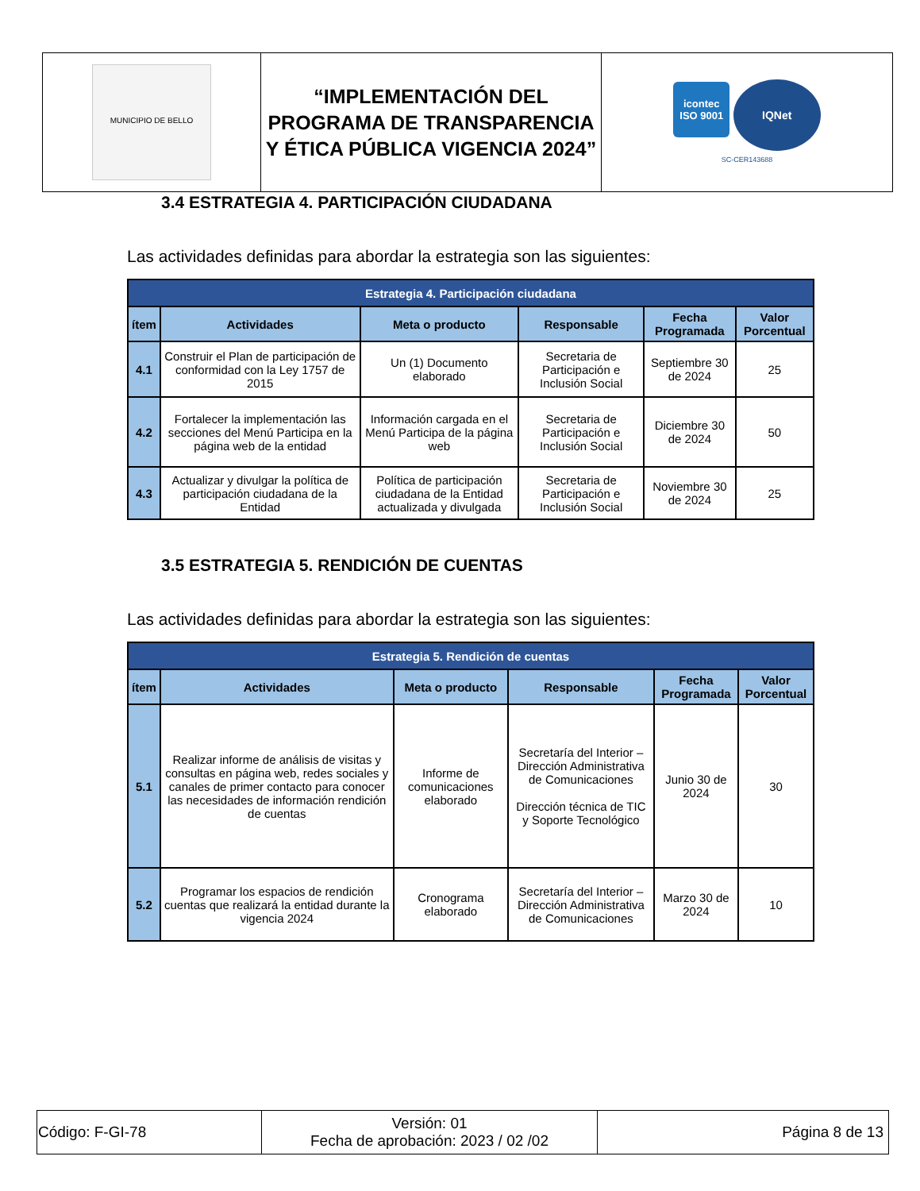| MUNICIPIO DE BELLO | “IMPLEMENTACIÓN DEL PROGRAMA DE TRANSPARENCIA Y ÉTICA PÚBLICA VIGENCIA 2024” | icontec ISO 9001 IQNet SC-CER143688 |
3.4 ESTRATEGIA 4. PARTICIPACIÓN CIUDADANA
Las actividades definidas para abordar la estrategia son las siguientes:
| Estrategia 4. Participación ciudadana | | | | | |
| ítem | Actividades | Meta o producto | Responsable | Fecha Programada | Valor Porcentual |
| 4.1 | Construir el Plan de participación de conformidad con la Ley 1757 de 2015 | Un (1) Documento elaborado | Secretaria de Participación e Inclusión Social | Septiembre 30 de 2024 | 25 |
| 4.2 | Fortalecer la implementación las secciones del Menú Participa en la página web de la entidad | Información cargada en el Menú Participa de la página web | Secretaria de Participación e Inclusión Social | Diciembre 30 de 2024 | 50 |
| 4.3 | Actualizar y divulgar la política de participación ciudadana de la Entidad | Política de participación ciudadana de la Entidad actualizada y divulgada | Secretaria de Participación e Inclusión Social | Noviembre 30 de 2024 | 25 |
3.5 ESTRATEGIA 5. RENDICIÓN DE CUENTAS
Las actividades definidas para abordar la estrategia son las siguientes:
| Estrategia 5. Rendición de cuentas | | | | | |
| ítem | Actividades | Meta o producto | Responsable | Fecha Programada | Valor Porcentual |
| 5.1 | Realizar informe de análisis de visitas y consultas en página web, redes sociales y canales de primer contacto para conocer las necesidades de información rendición de cuentas | Informe de comunicaciones elaborado | Secretaría del Interior – Dirección Administrativa de Comunicaciones Dirección técnica de TIC y Soporte Tecnológico | Junio 30 de 2024 | 30 |
| 5.2 | Programar los espacios de rendición cuentas que realizará la entidad durante la vigencia 2024 | Cronograma elaborado | Secretaría del Interior – Dirección Administrativa de Comunicaciones | Marzo 30 de 2024 | 10 |
| Código: F-GI-78 | Versión: 01 Fecha de aprobación: 2023 / 02 /02 | Página 8 de 13 |